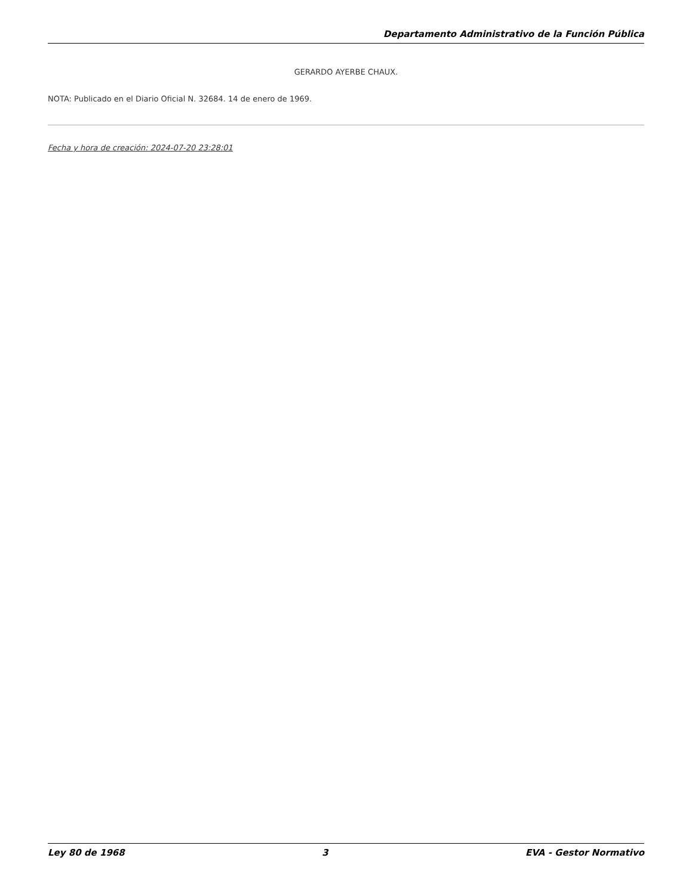Departamento Administrativo de la Función Pública
GERARDO AYERBE CHAUX.
NOTA: Publicado en el Diario Oficial N. 32684. 14 de enero de 1969.
Fecha y hora de creación: 2024-07-20 23:28:01
Ley 80 de 1968 3 EVA - Gestor Normativo